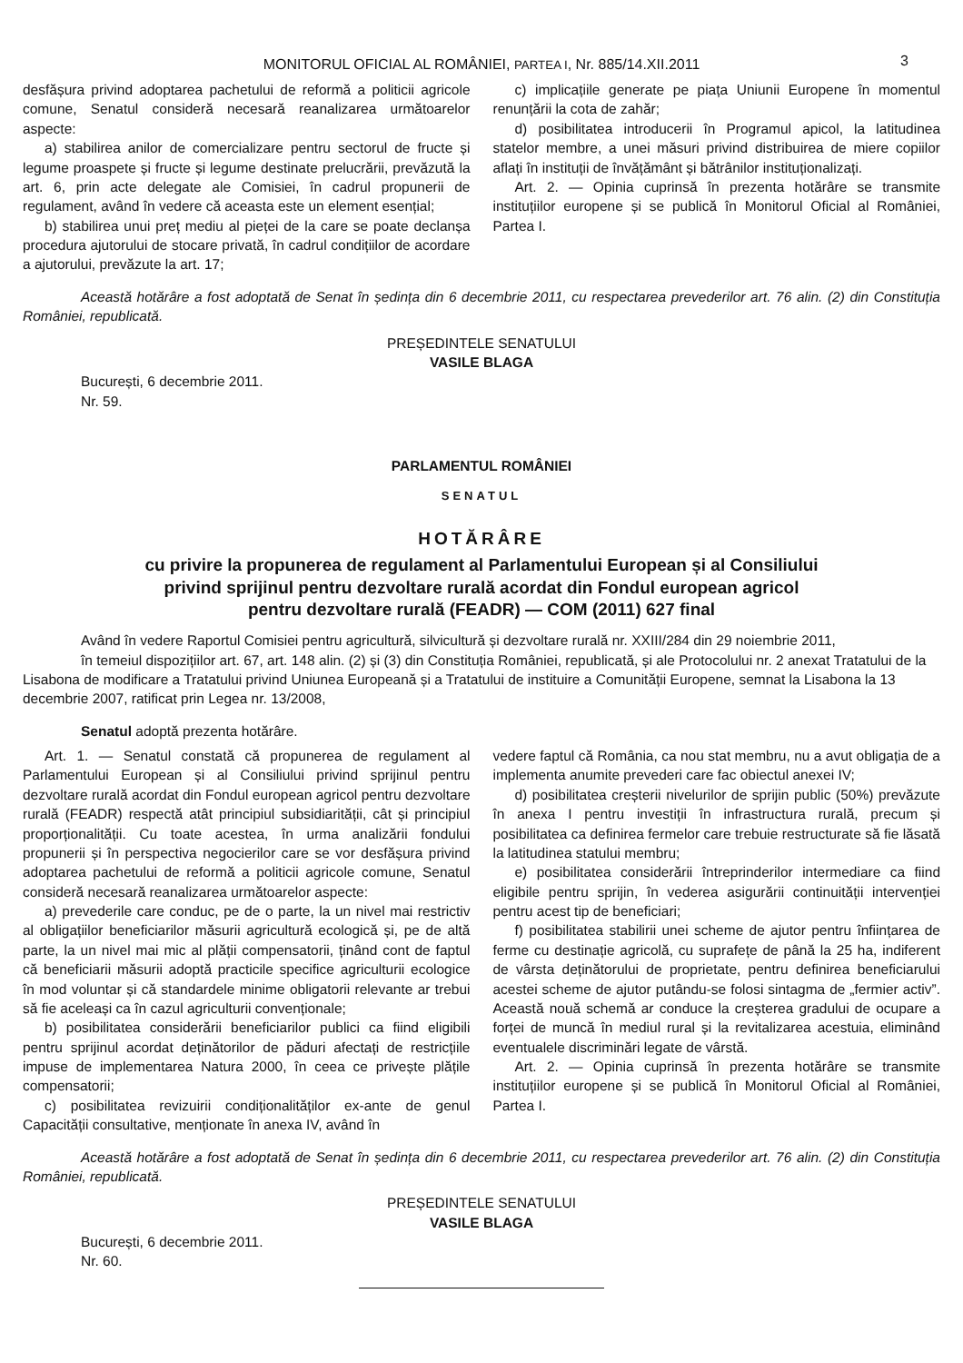MONITORUL OFICIAL AL ROMÂNIEI, PARTEA I, Nr. 885/14.XII.2011 3
desfășura privind adoptarea pachetului de reformă a politicii agricole comune, Senatul consideră necesară reanalizarea următoarelor aspecte:
a) stabilirea anilor de comercializare pentru sectorul de fructe și legume proaspete și fructe și legume destinate prelucrării, prevăzută la art. 6, prin acte delegate ale Comisiei, în cadrul propunerii de regulament, având în vedere că aceasta este un element esențial;
b) stabilirea unui preț mediu al pieței de la care se poate declanșa procedura ajutorului de stocare privată, în cadrul condițiilor de acordare a ajutorului, prevăzute la art. 17;
c) implicațiile generate pe piața Uniunii Europene în momentul renunțării la cota de zahăr;
d) posibilitatea introducerii în Programul apicol, la latitudinea statelor membre, a unei măsuri privind distribuirea de miere copiilor aflați în instituții de învățământ și bătrânilor instituționalizați.
Art. 2. — Opinia cuprinsă în prezenta hotărâre se transmite instituțiilor europene și se publică în Monitorul Oficial al României, Partea I.
Această hotărâre a fost adoptată de Senat în ședința din 6 decembrie 2011, cu respectarea prevederilor art. 76 alin. (2) din Constituția României, republicată.
PREȘEDINTELE SENATULUI
VASILE BLAGA
București, 6 decembrie 2011.
Nr. 59.
PARLAMENTUL ROMÂNIEI
SENATUL
HOTĂRÂRE
cu privire la propunerea de regulament al Parlamentului European și al Consiliului
privind sprijinul pentru dezvoltare rurală acordat din Fondul european agricol
pentru dezvoltare rurală (FEADR) — COM (2011) 627 final
Având în vedere Raportul Comisiei pentru agricultură, silvicultură și dezvoltare rurală nr. XXIII/284 din 29 noiembrie 2011,
în temeiul dispozițiilor art. 67, art. 148 alin. (2) și (3) din Constituția României, republicată, și ale Protocolului nr. 2 anexat Tratatului de la Lisabona de modificare a Tratatului privind Uniunea Europeană și a Tratatului de instituire a Comunității Europene, semnat la Lisabona la 13 decembrie 2007, ratificat prin Legea nr. 13/2008,
Senatul adoptă prezenta hotărâre.
Art. 1. — Senatul constată că propunerea de regulament al Parlamentului European și al Consiliului privind sprijinul pentru dezvoltare rurală acordat din Fondul european agricol pentru dezvoltare rurală (FEADR) respectă atât principiul subsidiarității, cât și principiul proporționalității. Cu toate acestea, în urma analizării fondului propunerii și în perspectiva negocierilor care se vor desfășura privind adoptarea pachetului de reformă a politicii agricole comune, Senatul consideră necesară reanalizarea următoarelor aspecte:
a) prevederile care conduc, pe de o parte, la un nivel mai restrictiv al obligațiilor beneficiarilor măsurii agricultură ecologică și, pe de altă parte, la un nivel mai mic al plății compensatorii, ținând cont de faptul că beneficiarii măsurii adoptă practicile specifice agriculturii ecologice în mod voluntar și că standardele minime obligatorii relevante ar trebui să fie aceleași ca în cazul agriculturii convenționale;
b) posibilitatea considerării beneficiarilor publici ca fiind eligibili pentru sprijinul acordat deținătorilor de păduri afectați de restricțiile impuse de implementarea Natura 2000, în ceea ce privește plățile compensatorii;
c) posibilitatea revizuirii condiționalităților ex-ante de genul Capacității consultative, menționate în anexa IV, având în
vedere faptul că România, ca nou stat membru, nu a avut obligația de a implementa anumite prevederi care fac obiectul anexei IV;
d) posibilitatea creșterii nivelurilor de sprijin public (50%) prevăzute în anexa I pentru investiții în infrastructura rurală, precum și posibilitatea ca definirea fermelor care trebuie restructurate să fie lăsată la latitudinea statului membru;
e) posibilitatea considerării întreprinderilor intermediare ca fiind eligibile pentru sprijin, în vederea asigurării continuității intervenției pentru acest tip de beneficiari;
f) posibilitatea stabilirii unei scheme de ajutor pentru înființarea de ferme cu destinație agricolă, cu suprafețe de până la 25 ha, indiferent de vârsta deținătorului de proprietate, pentru definirea beneficiarului acestei scheme de ajutor putându-se folosi sintagma de „fermier activ”. Această nouă schemă ar conduce la creșterea gradului de ocupare a forței de muncă în mediul rural și la revitalizarea acestuia, eliminând eventualele discriminări legate de vârstă.
Art. 2. — Opinia cuprinsă în prezenta hotărâre se transmite instituțiilor europene și se publică în Monitorul Oficial al României, Partea I.
Această hotărâre a fost adoptată de Senat în ședința din 6 decembrie 2011, cu respectarea prevederilor art. 76 alin. (2) din Constituția României, republicată.
PREȘEDINTELE SENATULUI
VASILE BLAGA
București, 6 decembrie 2011.
Nr. 60.